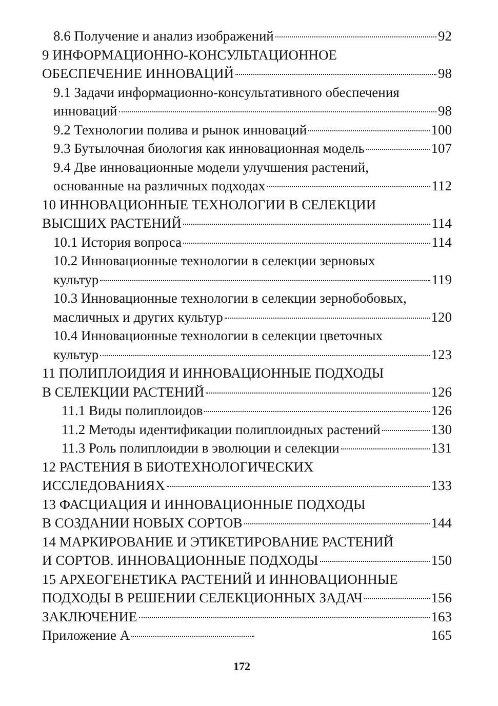8.6 Получение и анализ изображений 92
9 ИНФОРМАЦИОННО-КОНСУЛЬТАЦИОННОЕ
ОБЕСПЕЧЕНИЕ ИННОВАЦИЙ 98
9.1 Задачи информационно-консультативного обеспечения
инноваций 98
9.2 Технологии полива и рынок инноваций 100
9.3 Бутылочная биология как инновационная модель 107
9.4 Две инновационные модели улучшения растений,
основанные на различных подходах 112
10 ИННОВАЦИОННЫЕ ТЕХНОЛОГИИ В СЕЛЕКЦИИ
ВЫСШИХ РАСТЕНИЙ 114
10.1 История вопроса 114
10.2 Инновационные технологии в селекции зерновых
культур 119
10.3 Инновационные технологии в селекции зернобобовых,
масличных и других культур 120
10.4 Инновационные технологии в селекции цветочных
культур 123
11 ПОЛИПЛОИДИЯ И ИННОВАЦИОННЫЕ ПОДХОДЫ
В СЕЛЕКЦИИ РАСТЕНИЙ 126
11.1 Виды полиплоидов 126
11.2 Методы идентификации полиплоидных растений 130
11.3 Роль полиплоидии в эволюции и селекции 131
12 РАСТЕНИЯ В БИОТЕХНОЛОГИЧЕСКИХ
ИССЛЕДОВАНИЯХ 133
13 ФАСЦИАЦИЯ И ИННОВАЦИОННЫЕ ПОДХОДЫ
В СОЗДАНИИ НОВЫХ СОРТОВ 144
14 МАРКИРОВАНИЕ И ЭТИКЕТИРОВАНИЕ РАСТЕНИЙ
И СОРТОВ. ИННОВАЦИОННЫЕ ПОДХОДЫ 150
15 АРХЕОГЕНЕТИКА РАСТЕНИЙ И ИННОВАЦИОННЫЕ
ПОДХОДЫ В РЕШЕНИИ СЕЛЕКЦИОННЫХ ЗАДАЧ 156
ЗАКЛЮЧЕНИЕ 163
Приложение А 165
172